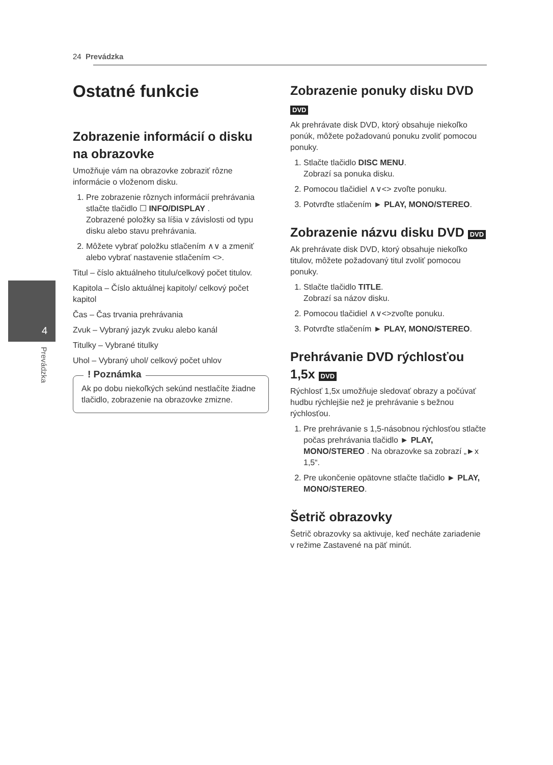24 Prevádzka
4
Prevádzka
Ostatné funkcie
Zobrazenie informácií o disku na obrazovke
Umožňuje vám na obrazovke zobraziť rôzne informácie o vloženom disku.
1. Pre zobrazenie rôznych informácií prehrávania stlačte tlačidlo ☐ INFO/DISPLAY .
Zobrazené položky sa líšia v závislosti od typu disku alebo stavu prehrávania.
2. Môžete vybrať položku stlačením ∧∨ a zmeniť alebo vybrať nastavenie stlačením <>.
Titul – číslo aktuálneho titulu/celkový počet titulov.
Kapitola – Číslo aktuálnej kapitoly/ celkový počet kapitol
Čas – Čas trvania prehrávania
Zvuk – Vybraný jazyk zvuku alebo kanál
Titulky – Vybrané titulky
Uhol – Vybraný uhol/ celkový počet uhlov
! Poznámka
Ak po dobu niekoľkých sekúnd nestlačíte žiadne tlačidlo, zobrazenie na obrazovke zmizne.
Zobrazenie ponuky disku DVD DVD
Ak prehrávate disk DVD, ktorý obsahuje niekoľko ponúk, môžete požadovanú ponuku zvoliť pomocou ponuky.
1. Stlačte tlačidlo DISC MENU.
Zobrazí sa ponuka disku.
2. Pomocou tlačidiel ∧∨<> zvoľte ponuku.
3. Potvrďte stlačením ► PLAY, MONO/STEREO.
Zobrazenie názvu disku DVD DVD
Ak prehrávate disk DVD, ktorý obsahuje niekoľko titulov, môžete požadovaný titul zvoliť pomocou ponuky.
1. Stlačte tlačidlo TITLE.
Zobrazí sa názov disku.
2. Pomocou tlačidiel ∧∨<>zvoľte ponuku.
3. Potvrďte stlačením ► PLAY, MONO/STEREO.
Prehrávanie DVD rýchlosťou 1,5x DVD
Rýchlosť 1,5x umožňuje sledovať obrazy a počúvať hudbu rýchlejšie než je prehrávanie s bežnou rýchlosťou.
1. Pre prehrávanie s 1,5-násobnou rýchlosťou stlačte počas prehrávania tlačidlo ► PLAY, MONO/STEREO . Na obrazovke sa zobrazí „►x 1,5“.
2. Pre ukončenie opätovne stlačte tlačidlo ► PLAY, MONO/STEREO.
Šetrič obrazovky
Šetrič obrazovky sa aktivuje, keď necháte zariadenie v režime Zastavené na päť minút.